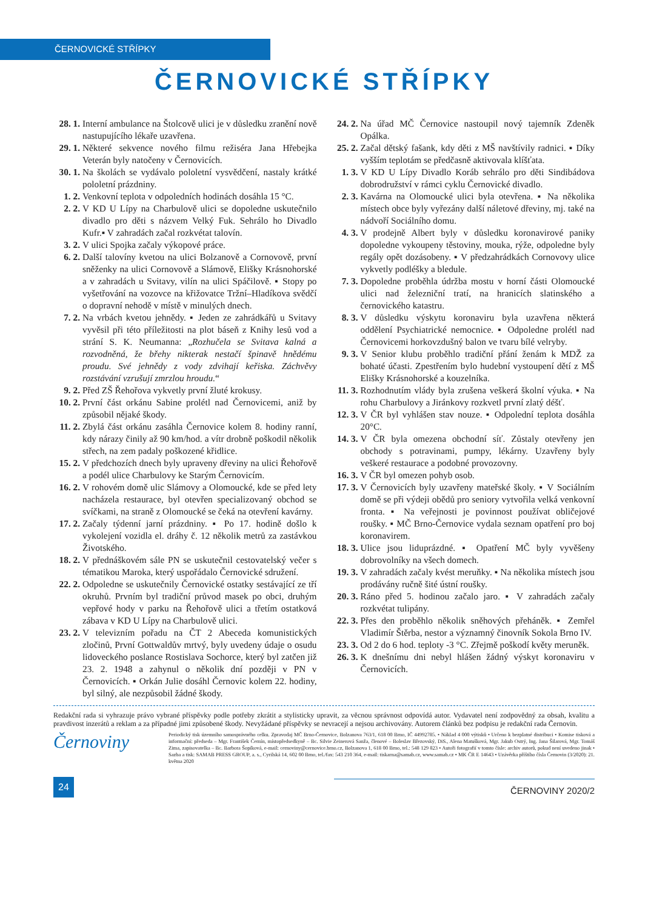ČERNOVICKÉ STŘÍPKY
ČERNOVICKÉ STŘÍPKY
28. 1. Interní ambulance na Štolcově ulici je v důsledku zranění nově nastupujícího lékaře uzavřena.
29. 1. Některé sekvence nového filmu režiséra Jana Hřebejka Veterán byly natočeny v Černovicích.
30. 1. Na školách se vydávalo pololetní vysvědčení, nastaly krátké pololetní prázdniny.
1. 2. Venkovní teplota v odpoledních hodinách dosáhla 15 °C.
2. 2. V KD U Lípy na Charbulově ulici se dopoledne uskutečnilo divadlo pro děti s názvem Velký Fuk. Sehrálo ho Divadlo Kufr.▪ V zahradách začal rozkvétat talovín.
3. 2. V ulici Spojka začaly výkopové práce.
6. 2. Další talovíny kvetou na ulici Bolzanově a Cornovově, první sněženky na ulici Cornovově a Slámově, Elišky Krásnohorské a v zahradách u Svitavy, vilín na ulici Spáčilově. ▪ Stopy po vyšetřování na vozovce na křižovatce Tržní–Hladíkova svědčí o dopravní nehodě v místě v minulých dnech.
7. 2. Na vrbách kvetou jehnědy. ▪ Jeden ze zahrádkářů u Svitavy vyvěsil při této příležitosti na plot báseň z Knihy lesů vod a strání S. K. Neumanna: „Rozhučela se Svitava kalná a rozvodněná, že břehy nikterak nestačí špinavě hnědému proudu. Své jehnědy z vody zdvihají keřiska. Záchvěvy rozstávání vzrušují zmrzlou hroudu.“
9. 2. Před ZŠ Řehořova vykvetly první žluté krokusy.
10. 2. První část orkánu Sabine prolétl nad Černovicemi, aniž by způsobil nějaké škody.
11. 2. Zbylá část orkánu zasáhla Černovice kolem 8. hodiny ranní, kdy nárazy činily až 90 km/hod. a vítr drobně poškodil několik střech, na zem padaly poškozené křidlice.
15. 2. V předchozích dnech byly upraveny dřeviny na ulici Řehořově a podél ulice Charbulovy ke Starým Černovicím.
16. 2. V rohovém domě ulic Slámovy a Olomoucké, kde se před lety nacházela restaurace, byl otevřen specializovaný obchod se svíčkami, na straně z Olomoucké se čeká na otevření kavárny.
17. 2. Začaly týdenní jarní prázdniny. ▪ Po 17. hodině došlo k vykolejení vozidla el. dráhy č. 12 několik metrů za zastávkou Životského.
18. 2. V přednáškovém sále PN se uskutečnil cestovatelský večer s tématikou Maroka, který uspořádalo Černovické sdružení.
22. 2. Odpoledne se uskutečnily Černovické ostatky sestávající ze tří okruhů. Prvním byl tradiční průvod masek po obci, druhým vepřové hody v parku na Řehořově ulici a třetím ostatková zábava v KD U Lípy na Charbulově ulici.
23. 2. V televizním pořadu na ČT 2 Abeceda komunistických zločinů, První Gottwaldův mrtvý, byly uvedeny údaje o osudu lidoveckého poslance Rostislava Sochorce, který byl zatčen již 23. 2. 1948 a zahynul o několik dní později v PN v Černovicích. ▪ Orkán Julie dosáhl Černovic kolem 22. hodiny, byl silný, ale nezpůsobil žádné škody.
24. 2. Na úřad MČ Černovice nastoupil nový tajemník Zdeněk Opálka.
25. 2. Začal dětský fašank, kdy děti z MŠ navštívily radnici. ▪ Díky vyšším teplotám se předčasně aktivovala klíšťata.
1. 3. V KD U Lípy Divadlo Koráb sehrálo pro děti Sindibádova dobrodružství v rámci cyklu Černovické divadlo.
2. 3. Kavárna na Olomoucké ulici byla otevřena. ▪ Na několika místech obce byly vyřezány další náletové dřeviny, mj. také na nádvoří Sociálního domu.
4. 3. V prodejně Albert byly v důsledku koronavirové paniky dopoledne vykoupeny těstoviny, mouka, rýže, odpoledne byly regály opět dozásobeny. ▪ V předzahrádkách Cornovovy ulice vykvetly podléšky a bledule.
7. 3. Dopoledne proběhla údržba mostu v horní části Olomoucké ulici nad železniční tratí, na hranicích slatinského a černovického katastru.
8. 3. V důsledku výskytu koronaviru byla uzavřena některá oddělení Psychiatrické nemocnice. ▪ Odpoledne prolétl nad Černovicemi horkovzdušný balon ve tvaru bílé velryby.
9. 3. V Senior klubu proběhlo tradiční přání ženám k MDŽ za bohaté účasti. Zpestřením bylo hudební vystoupení dětí z MŠ Elišky Krásnohorské a kouzelníka.
11. 3. Rozhodnutím vlády byla zrušena veškerá školní výuka. ▪ Na rohu Charbulovy a Jiránkovy rozkvetl první zlatý déšť.
12. 3. V ČR byl vyhlášen stav nouze. ▪ Odpolední teplota dosáhla 20°C.
14. 3. V ČR byla omezena obchodní síť. Zůstaly otevřeny jen obchody s potravinami, pumpy, lékárny. Uzavřeny byly veškeré restaurace a podobné provozovny.
16. 3. V ČR byl omezen pohyb osob.
17. 3. V Černovicích byly uzavřeny mateřské školy. ▪ V Sociálním domě se při výdeji obědů pro seniory vytvořila velká venkovní fronta. ▪ Na veřejnosti je povinnost používat obličejové roušky. ▪ MČ Brno-Černovice vydala seznam opatření pro boj koronavirem.
18. 3. Ulice jsou liduprázdné. ▪ Opatření MČ byly vyvěšeny dobrovolníky na všech domech.
19. 3. V zahradách začaly kvést meruňky. ▪ Na několika místech jsou prodávány ručně šité ústní roušky.
20. 3. Ráno před 5. hodinou začalo jaro. ▪ V zahradách začaly rozkvétat tulipány.
22. 3. Přes den proběhlo několik sněhových přeháněk. ▪ Zemřel Vladimír Štěrba, nestor a významný činovník Sokola Brno IV.
23. 3. Od 2 do 6 hod. teploty -3 °C. Zřejmě poškodí květy meruněk.
26. 3. K dnešnímu dni nebyl hlášen žádný výskyt koronaviru v Černovicích.
Redakční rada si vyhrazuje právo vybrané příspěvky podle potřeby zkrátit a stylisticky upravit, za věcnou správnost odpovídá autor. Vydavatel není zodpovědný za obsah, kvalitu a pravdivost inzerátů a reklam a za případné jimi způsobené škody. Nevyžádané příspěvky se nevracejí a nejsou archivovány. Autorem článků bez podpisu je redakční rada Černovin.
Černoviny
Periodický tisk územního samosprávného celku. Zpravodaj MČ Brno-Černovice, Bolzanova 763/1, 618 00 Brno, IČ 44992785. • Náklad 4 000 výtisků • Určeno k bezplatné distribuci • Komise tisková a informační: předseda – Mgr. František Černín, místopředsedkyně – Bc. Silvie Zeinerová Sanža, členové – Boleslav Březovský, DiS., Alena Matušková, Mgr. Jakub Ostrý, Ing. Jana Šilarová, Mgr. Tomáš Zima, zapisovatelka – Bc. Barbora Šopíková, e-mail: cernoviny@cernovice.brno.cz, Bolzanova 1, 618 00 Brno, tel.: 548 129 823 • Autoři fotografií v tomto čísle: archiv autorů, pokud není uvedeno jinak • Sazba a tisk: SAMAB PRESS GROUP, a. s., Cyrilská 14, 602 00 Brno, tel./fax: 543 210 364, e-mail: tiskarna@samab.cz, www.samab.cz • MK ČR E 14643 • Uzávěrka příštího čísla Černovin (3/2020): 21. května 2020
24
ČERNOVINY 2020/2